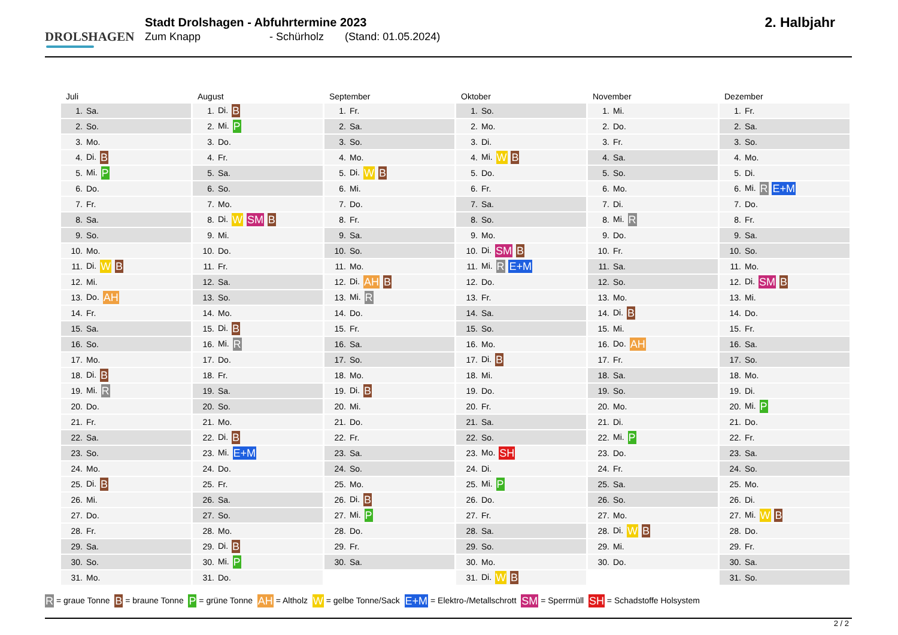DROLSHAGEN
Stadt Drolshagen - Abfuhrtermine 2023
Zum Knapp - Schürholz (Stand: 01.05.2024)
2. Halbjahr
Juli
| 1. | Sa. |
| 2. | So. |
| 3. | Mo. |
| 4. | Di. B |
| 5. | Mi. P |
| 6. | Do. |
| 7. | Fr. |
| 8. | Sa. |
| 9. | So. |
| 10. | Mo. |
| 11. | Di. W B |
| 12. | Mi. |
| 13. | Do. AH |
| 14. | Fr. |
| 15. | Sa. |
| 16. | So. |
| 17. | Mo. |
| 18. | Di. B |
| 19. | Mi. R |
| 20. | Do. |
| 21. | Fr. |
| 22. | Sa. |
| 23. | So. |
| 24. | Mo. |
| 25. | Di. B |
| 26. | Mi. |
| 27. | Do. |
| 28. | Fr. |
| 29. | Sa. |
| 30. | So. |
| 31. | Mo. |
August
| 1. | Di. B |
| 2. | Mi. P |
| 3. | Do. |
| 4. | Fr. |
| 5. | Sa. |
| 6. | So. |
| 7. | Mo. |
| 8. | Di. W SM B |
| 9. | Mi. |
| 10. | Do. |
| 11. | Fr. |
| 12. | Sa. |
| 13. | So. |
| 14. | Mo. |
| 15. | Di. B |
| 16. | Mi. R |
| 17. | Do. |
| 18. | Fr. |
| 19. | Sa. |
| 20. | So. |
| 21. | Mo. |
| 22. | Di. B |
| 23. | Mi. E+M |
| 24. | Do. |
| 25. | Fr. |
| 26. | Sa. |
| 27. | So. |
| 28. | Mo. |
| 29. | Di. B |
| 30. | Mi. P |
| 31. | Do. |
September
| 1. | Fr. |
| 2. | Sa. |
| 3. | So. |
| 4. | Mo. |
| 5. | Di. W B |
| 6. | Mi. |
| 7. | Do. |
| 8. | Fr. |
| 9. | Sa. |
| 10. | So. |
| 11. | Mo. |
| 12. | Di. AH B |
| 13. | Mi. R |
| 14. | Do. |
| 15. | Fr. |
| 16. | Sa. |
| 17. | So. |
| 18. | Mo. |
| 19. | Di. B |
| 20. | Mi. |
| 21. | Do. |
| 22. | Fr. |
| 23. | Sa. |
| 24. | So. |
| 25. | Mo. |
| 26. | Di. B |
| 27. | Mi. P |
| 28. | Do. |
| 29. | Fr. |
| 30. | Sa. |
Oktober
| 1. | So. |
| 2. | Mo. |
| 3. | Di. |
| 4. | Mi. W B |
| 5. | Do. |
| 6. | Fr. |
| 7. | Sa. |
| 8. | So. |
| 9. | Mo. |
| 10. | Di. SM B |
| 11. | Mi. R E+M |
| 12. | Do. |
| 13. | Fr. |
| 14. | Sa. |
| 15. | So. |
| 16. | Mo. |
| 17. | Di. B |
| 18. | Mi. |
| 19. | Do. |
| 20. | Fr. |
| 21. | Sa. |
| 22. | So. |
| 23. | Mo. SH |
| 24. | Di. |
| 25. | Mi. P |
| 26. | Do. |
| 27. | Fr. |
| 28. | Sa. |
| 29. | So. |
| 30. | Mo. |
| 31. | Di. W B |
November
| 1. | Mi. |
| 2. | Do. |
| 3. | Fr. |
| 4. | Sa. |
| 5. | So. |
| 6. | Mo. |
| 7. | Di. |
| 8. | Mi. R |
| 9. | Do. |
| 10. | Fr. |
| 11. | Sa. |
| 12. | So. |
| 13. | Mo. |
| 14. | Di. B |
| 15. | Mi. |
| 16. | Do. AH |
| 17. | Fr. |
| 18. | Sa. |
| 19. | So. |
| 20. | Mo. |
| 21. | Di. |
| 22. | Mi. P |
| 23. | Do. |
| 24. | Fr. |
| 25. | Sa. |
| 26. | So. |
| 27. | Mo. |
| 28. | Di. W B |
| 29. | Mi. |
| 30. | Do. |
Dezember
| 1. | Fr. |
| 2. | Sa. |
| 3. | So. |
| 4. | Mo. |
| 5. | Di. |
| 6. | Mi. R E+M |
| 7. | Do. |
| 8. | Fr. |
| 9. | Sa. |
| 10. | So. |
| 11. | Mo. |
| 12. | Di. SM B |
| 13. | Mi. |
| 14. | Do. |
| 15. | Fr. |
| 16. | Sa. |
| 17. | So. |
| 18. | Mo. |
| 19. | Di. |
| 20. | Mi. P |
| 21. | Do. |
| 22. | Fr. |
| 23. | Sa. |
| 24. | So. |
| 25. | Mo. |
| 26. | Di. |
| 27. | Mi. W B |
| 28. | Do. |
| 29. | Fr. |
| 30. | Sa. |
| 31. | So. |
R = graue Tonne B = braune Tonne P = grüne Tonne AH = Altholz W = gelbe Tonne/Sack E+M = Elektro-/Metallschrott SM = Sperrmüll SH = Schadstoffe Holsystem
2 / 2